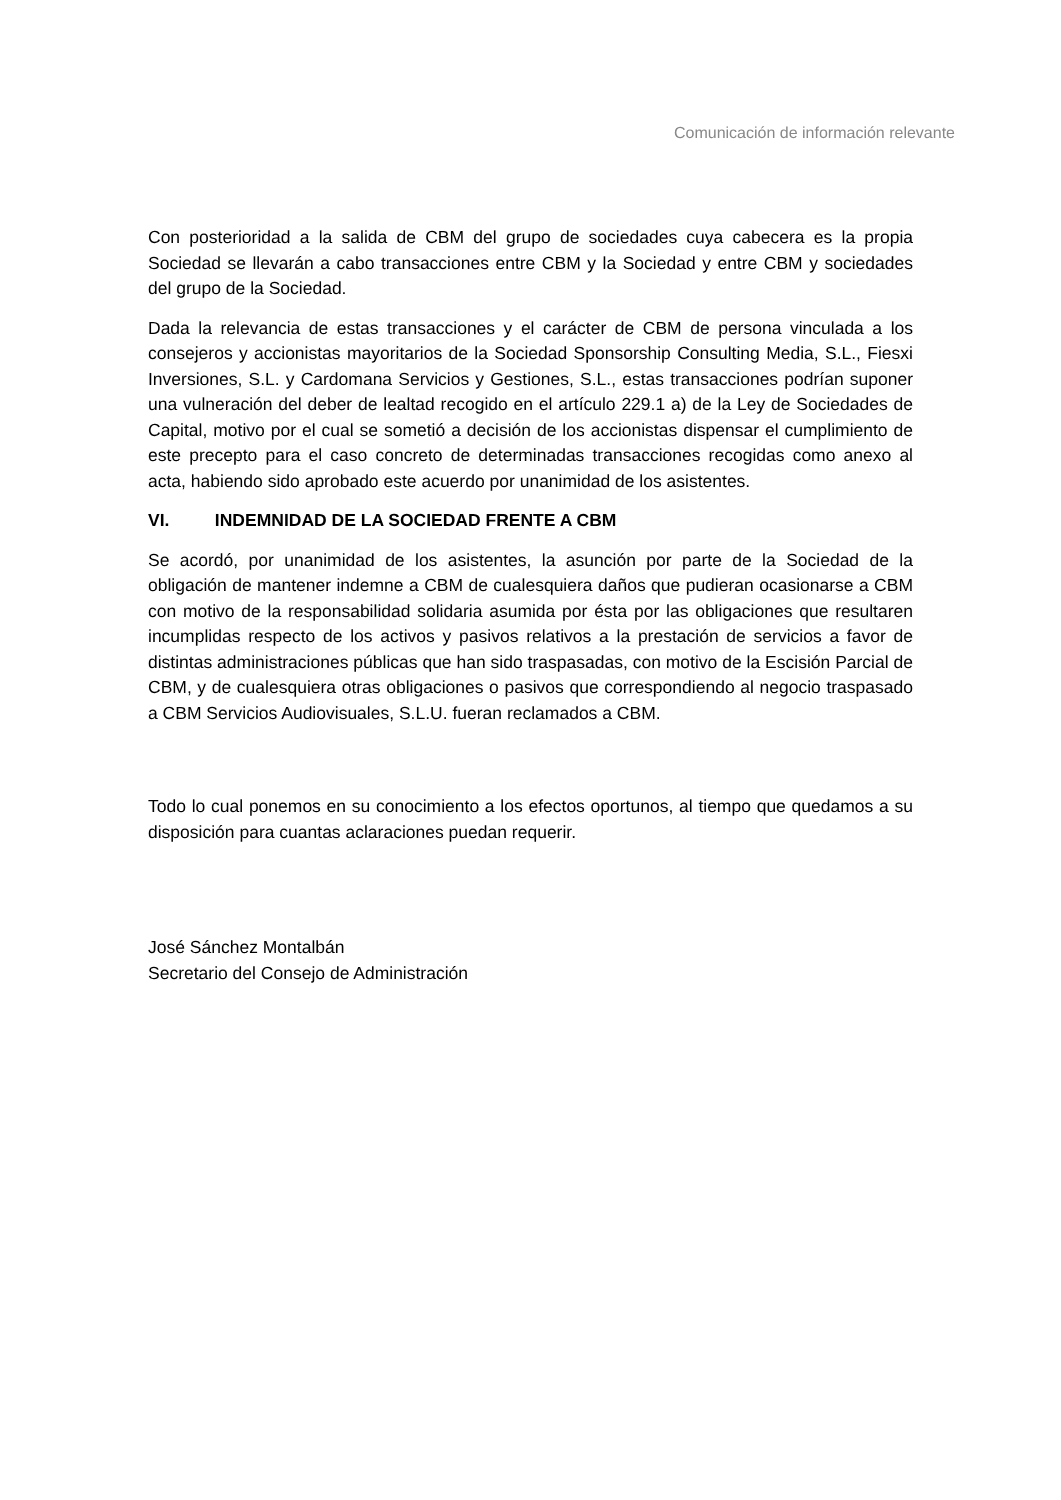Comunicación de información relevante
Con posterioridad a la salida de CBM del grupo de sociedades cuya cabecera es la propia Sociedad se llevarán a cabo transacciones entre CBM y la Sociedad y entre CBM y sociedades del grupo de la Sociedad.
Dada la relevancia de estas transacciones y el carácter de CBM de persona vinculada a los consejeros y accionistas mayoritarios de la Sociedad Sponsorship Consulting Media, S.L., Fiesxi Inversiones, S.L. y Cardomana Servicios y Gestiones, S.L., estas transacciones podrían suponer una vulneración del deber de lealtad recogido en el artículo 229.1 a) de la Ley de Sociedades de Capital, motivo por el cual se sometió a decisión de los accionistas dispensar el cumplimiento de este precepto para el caso concreto de determinadas transacciones recogidas como anexo al acta, habiendo sido aprobado este acuerdo por unanimidad de los asistentes.
VI. INDEMNIDAD DE LA SOCIEDAD FRENTE A CBM
Se acordó, por unanimidad de los asistentes, la asunción por parte de la Sociedad de la obligación de mantener indemne a CBM de cualesquiera daños que pudieran ocasionarse a CBM con motivo de la responsabilidad solidaria asumida por ésta por las obligaciones que resultaren incumplidas respecto de los activos y pasivos relativos a la prestación de servicios a favor de distintas administraciones públicas que han sido traspasadas, con motivo de la Escisión Parcial de CBM, y de cualesquiera otras obligaciones o pasivos que correspondiendo al negocio traspasado a CBM Servicios Audiovisuales, S.L.U. fueran reclamados a CBM.
Todo lo cual ponemos en su conocimiento a los efectos oportunos, al tiempo que quedamos a su disposición para cuantas aclaraciones puedan requerir.
José Sánchez Montalbán
Secretario del Consejo de Administración